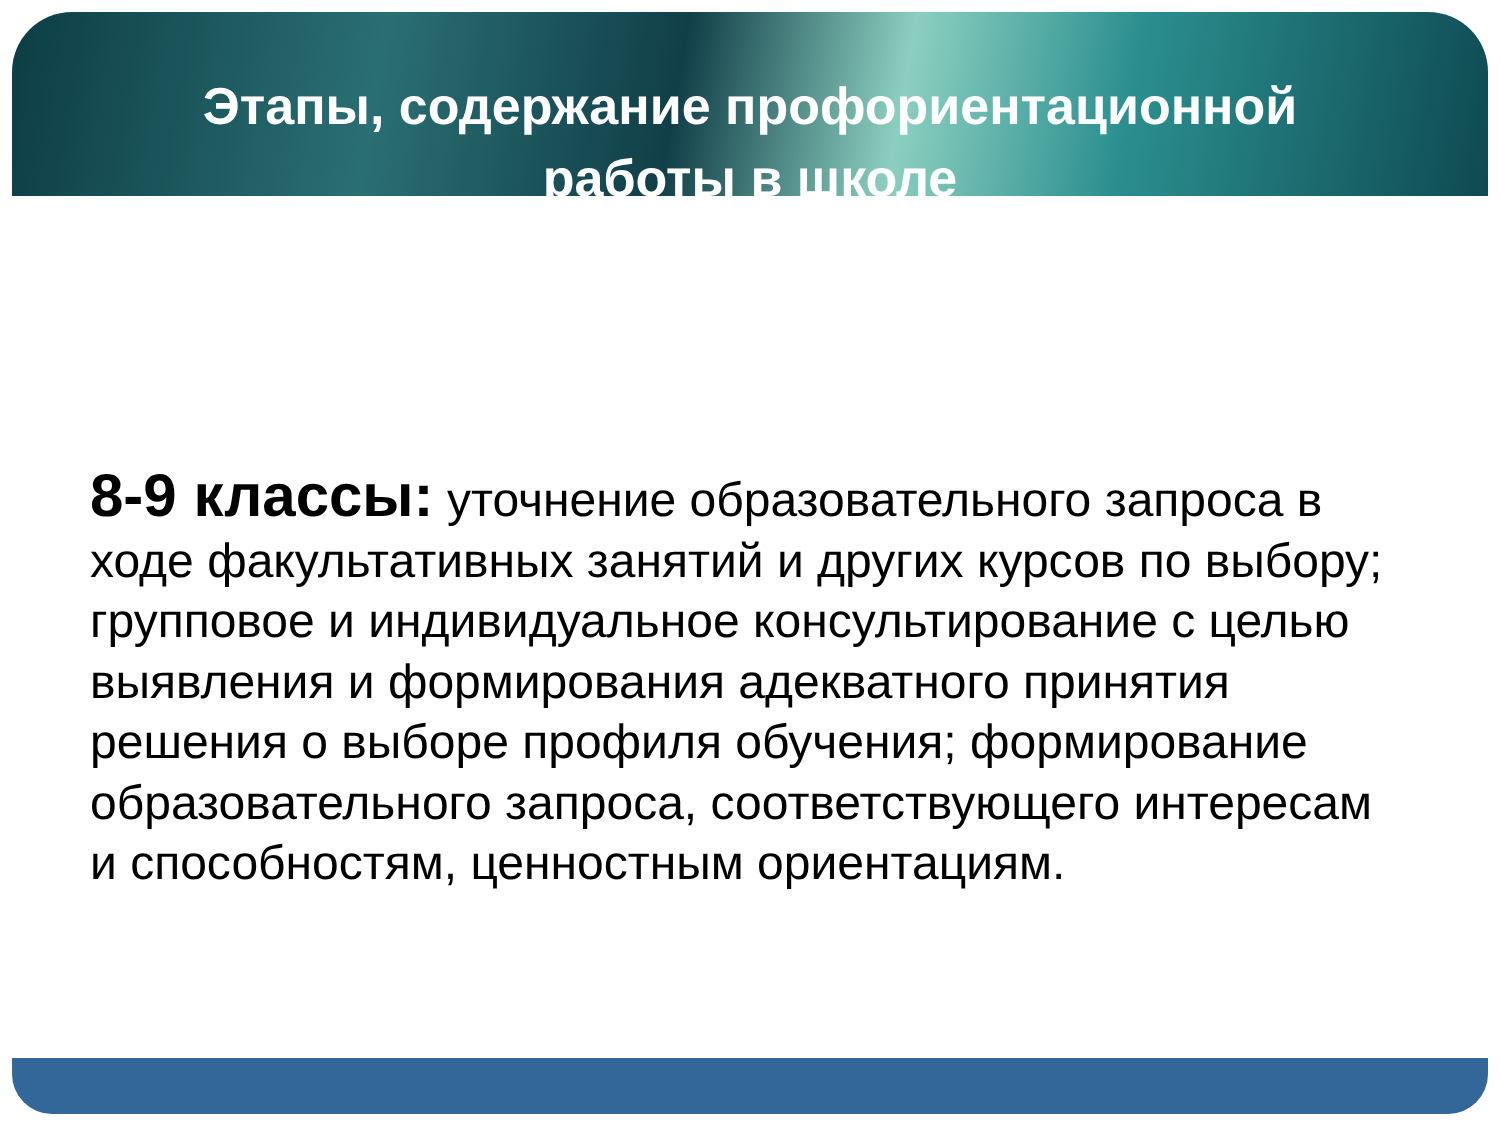Этапы, содержание профориентационной работы в школе
8-9 классы: уточнение образовательного запроса в ходе факультативных занятий и других курсов по выбору; групповое и индивидуальное консультирование с целью выявления и формирования адекватного принятия решения о выборе профиля обучения; формирование образовательного запроса, соответствующего интересам и способностям, ценностным ориентациям.